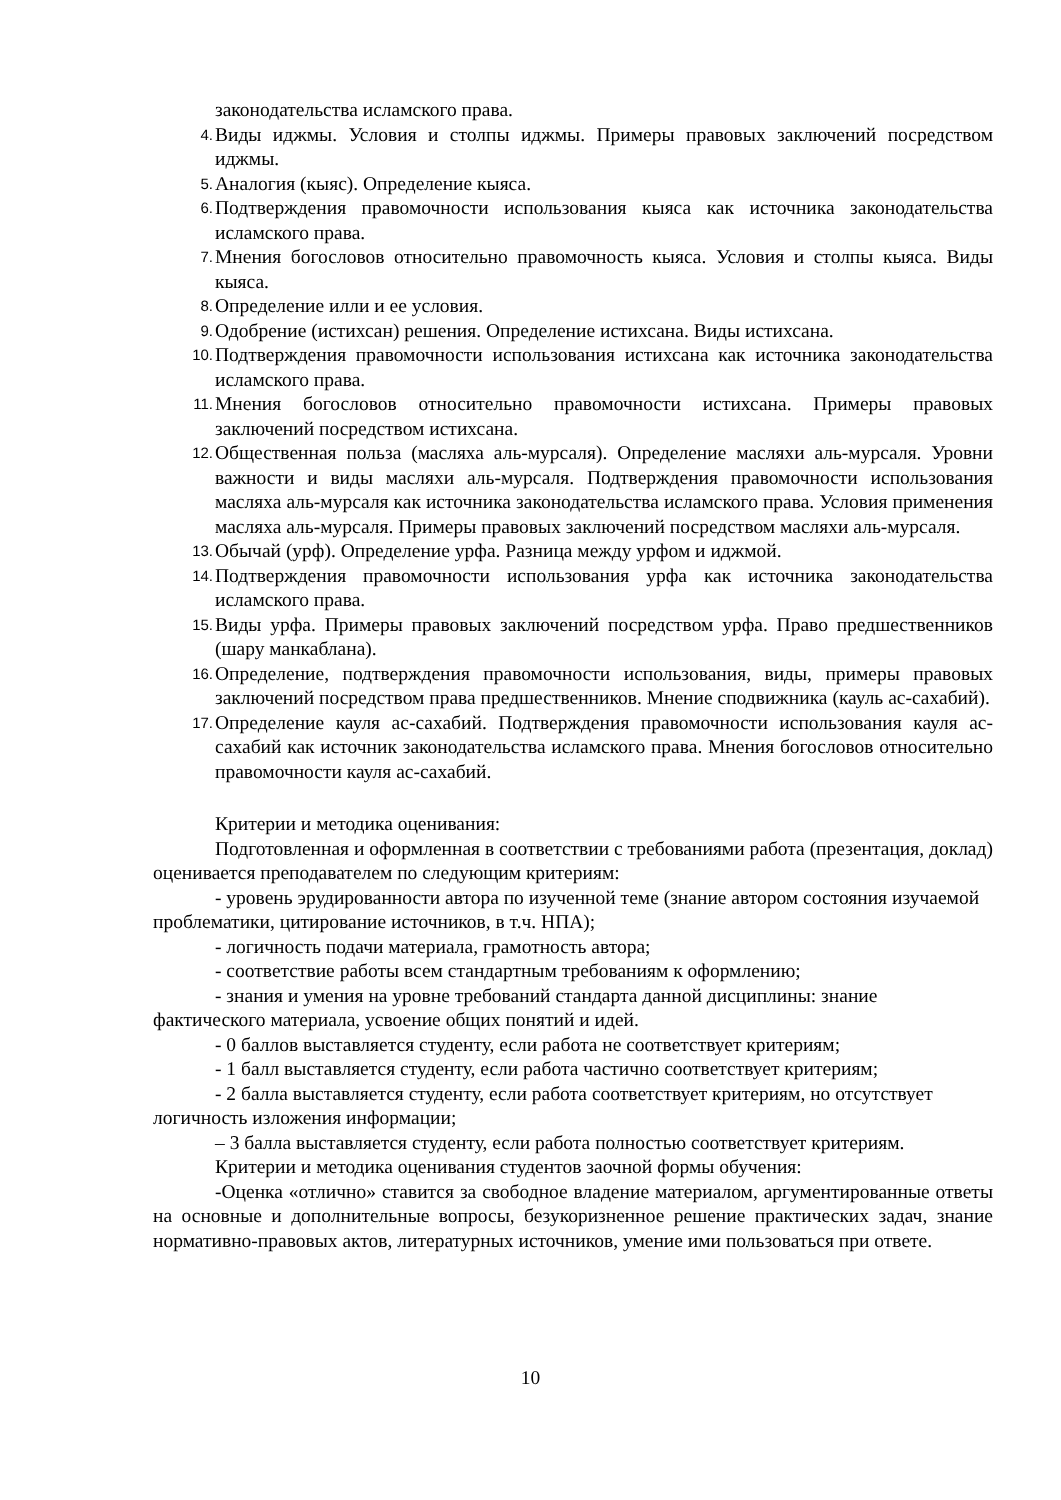законодательства исламского права.
4. Виды иджмы. Условия и столпы иджмы. Примеры правовых заключений посредством иджмы.
5. Аналогия (кыяс). Определение кыяса.
6. Подтверждения правомочности использования кыяса как источника законодательства исламского права.
7. Мнения богословов относительно правомочность кыяса. Условия и столпы кыяса. Виды кыяса.
8. Определение илли и ее условия.
9. Одобрение (истихсан) решения. Определение истихсана. Виды истихсана.
10. Подтверждения правомочности использования истихсана как источника законодательства исламского права.
11. Мнения богословов относительно правомочности истихсана. Примеры правовых заключений посредством истихсана.
12. Общественная польза (масляха аль-мурсаля). Определение масляхи аль-мурсаля. Уровни важности и виды масляхи аль-мурсаля. Подтверждения правомочности использования масляха аль-мурсаля как источника законодательства исламского права. Условия применения масляха аль-мурсаля. Примеры правовых заключений посредством масляхи аль-мурсаля.
13. Обычай (урф). Определение урфа. Разница между урфом и иджмой.
14. Подтверждения правомочности использования урфа как источника законодательства исламского права.
15. Виды урфа. Примеры правовых заключений посредством урфа. Право предшественников (шару манкаблана).
16. Определение, подтверждения правомочности использования, виды, примеры правовых заключений посредством права предшественников. Мнение сподвижника (кауль ас-сахабий).
17. Определение кауля ас-сахабий. Подтверждения правомочности использования кауля ас-сахабий как источник законодательства исламского права. Мнения богословов относительно правомочности кауля ас-сахабий.
Критерии и методика оценивания:
Подготовленная и оформленная в соответствии с требованиями работа (презентация, доклад) оценивается преподавателем по следующим критериям:
- уровень эрудированности автора по изученной теме (знание автором состояния изучаемой проблематики, цитирование источников, в т.ч. НПА);
- логичность подачи материала, грамотность автора;
- соответствие работы всем стандартным требованиям к оформлению;
- знания и умения на уровне требований стандарта данной дисциплины: знание фактического материала, усвоение общих понятий и идей.
- 0 баллов выставляется студенту, если работа не соответствует критериям;
- 1 балл выставляется студенту, если работа частично соответствует критериям;
- 2 балла выставляется студенту, если работа соответствует критериям, но отсутствует логичность изложения информации;
– 3 балла выставляется студенту, если работа полностью соответствует критериям.
Критерии и методика оценивания студентов заочной формы обучения:
-Оценка «отлично» ставится за свободное владение материалом, аргументированные ответы на основные и дополнительные вопросы, безукоризненное решение практических задач, знание нормативно-правовых актов, литературных источников, умение ими пользоваться при ответе.
10